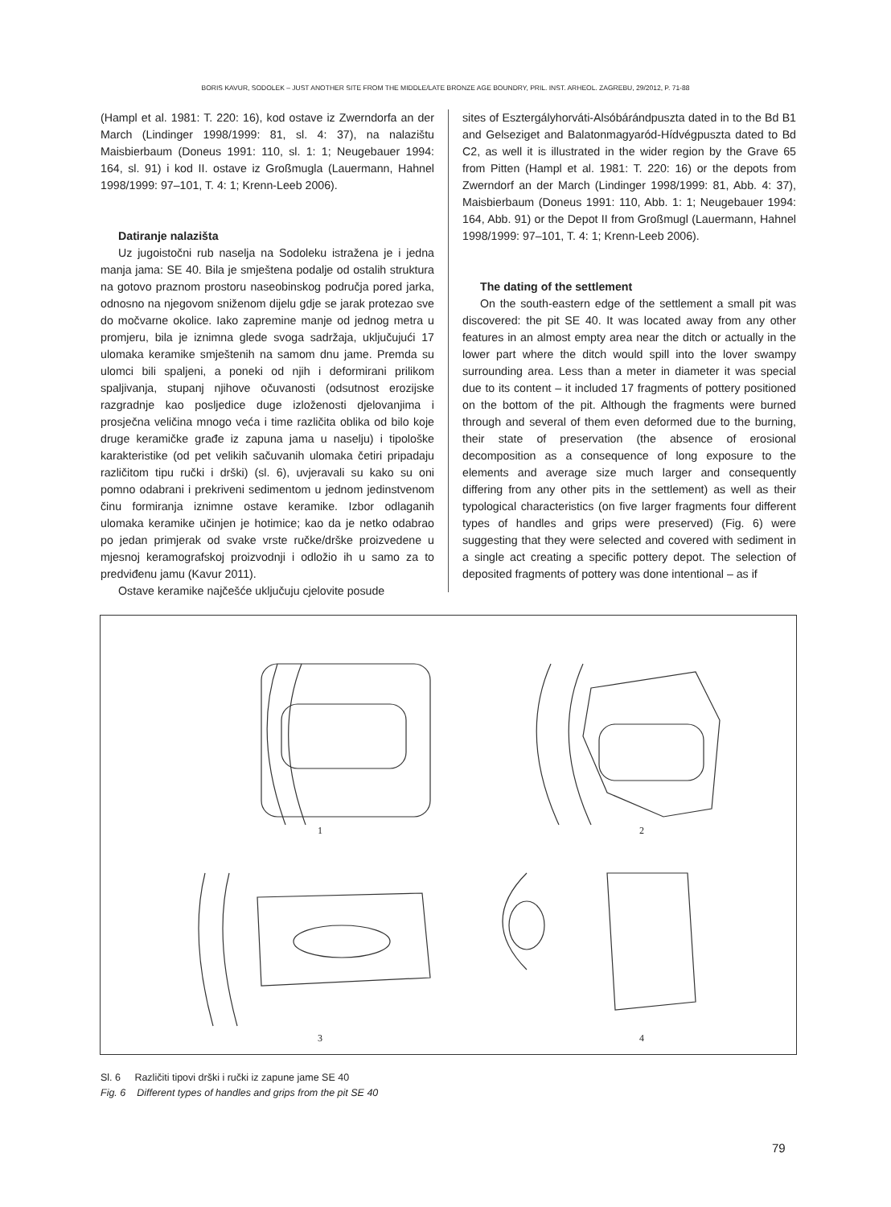BORIS KAVUR, SODOLEK – JUST ANOTHER SITE FROM THE MIDDLE/LATE BRONZE AGE BOUNDRY, PRIL. INST. ARHEOL. ZAGREBU, 29/2012, P. 71-88
(Hampl et al. 1981: T. 220: 16), kod ostave iz Zwerndorfa an der March (Lindinger 1998/1999: 81, sl. 4: 37), na nalazištu Maisbierbaum (Doneus 1991: 110, sl. 1: 1; Neugebauer 1994: 164, sl. 91) i kod II. ostave iz Großmugla (Lauermann, Hahnel 1998/1999: 97–101, T. 4: 1; Krenn-Leeb 2006).
Datiranje nalazišta
Uz jugoistočni rub naselja na Sodoleku istražena je i jedna manja jama: SE 40. Bila je smještena podalje od ostalih struktura na gotovo praznom prostoru naseobinskog područja pored jarka, odnosno na njegovom sniženom dijelu gdje se jarak protezao sve do močvarne okolice. Iako zapremine manje od jednog metra u promjeru, bila je iznimna glede svoga sadržaja, uključujući 17 ulomaka keramike smještenih na samom dnu jame. Premda su ulomci bili spaljeni, a poneki od njih i deformirani prilikom spaljivanja, stupanj njihove očuvanosti (odsutnost erozijske razgradnje kao posljedice duge izloženosti djelovanjima i prosječna veličina mnogo veća i time različita oblika od bilo koje druge keramičke građe iz zapuna jama u naselju) i tipološke karakteristike (od pet velikih sačuvanih ulomaka četiri pripadaju različitom tipu ručki i drški) (sl. 6), uvjeravali su kako su oni pomno odabrani i prekriveni sedimentom u jednom jedinstvenom činu formiranja iznimne ostave keramike. Izbor odlaganih ulomaka keramike učinjen je hotimice; kao da je netko odabrao po jedan primjerak od svake vrste ručke/drške proizvedene u mjesnoj keramografskoj proizvodnji i odložio ih u samo za to predviđenu jamu (Kavur 2011).
Ostave keramike najčešće uključuju cjelovite posude
sites of Esztergályhorváti-Alsóbárándpuszta dated in to the Bd B1 and Gelseziget and Balatonmagyaród-Hídvégpuszta dated to Bd C2, as well it is illustrated in the wider region by the Grave 65 from Pitten (Hampl et al. 1981: T. 220: 16) or the depots from Zwerndorf an der March (Lindinger 1998/1999: 81, Abb. 4: 37), Maisbierbaum (Doneus 1991: 110, Abb. 1: 1; Neugebauer 1994: 164, Abb. 91) or the Depot II from Großmugl (Lauermann, Hahnel 1998/1999: 97–101, T. 4: 1; Krenn-Leeb 2006).
The dating of the settlement
On the south-eastern edge of the settlement a small pit was discovered: the pit SE 40. It was located away from any other features in an almost empty area near the ditch or actually in the lower part where the ditch would spill into the lover swampy surrounding area. Less than a meter in diameter it was special due to its content – it included 17 fragments of pottery positioned on the bottom of the pit. Although the fragments were burned through and several of them even deformed due to the burning, their state of preservation (the absence of erosional decomposition as a consequence of long exposure to the elements and average size much larger and consequently differing from any other pits in the settlement) as well as their typological characteristics (on five larger fragments four different types of handles and grips were preserved) (Fig. 6) were suggesting that they were selected and covered with sediment in a single act creating a specific pottery depot. The selection of deposited fragments of pottery was done intentional – as if
1 2
3 4
Sl. 6 Različiti tipovi drški i ručki iz zapune jame SE 40
Fig. 6 Different types of handles and grips from the pit SE 40
79